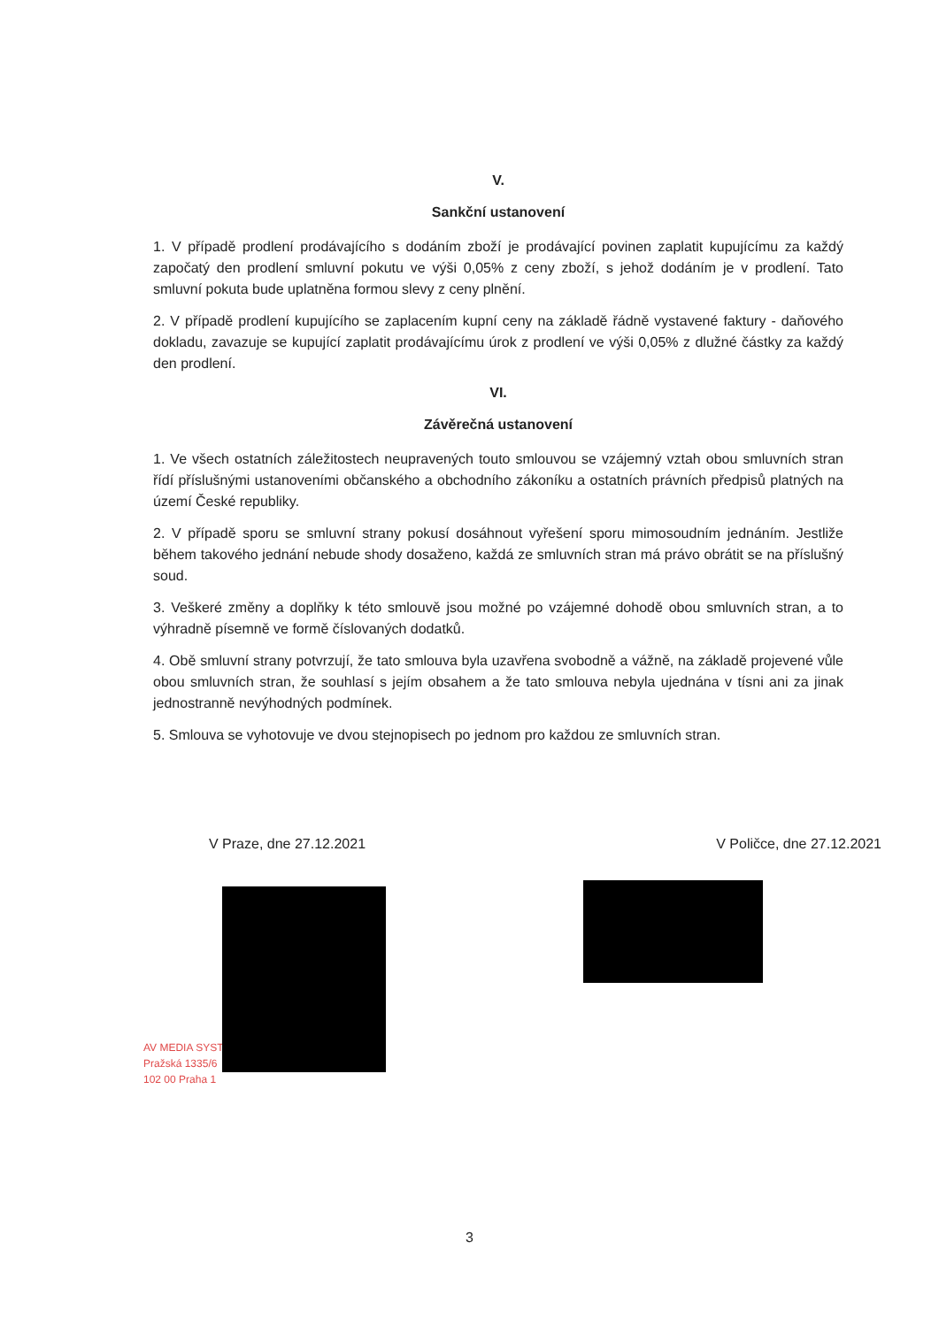V.
Sankční ustanovení
1. V případě prodlení prodávajícího s dodáním zboží je prodávající povinen zaplatit kupujícímu za každý započatý den prodlení smluvní pokutu ve výši 0,05% z ceny zboží, s jehož dodáním je v prodlení. Tato smluvní pokuta bude uplatněna formou slevy z ceny plnění.
2. V případě prodlení kupujícího se zaplacením kupní ceny na základě řádně vystavené faktury - daňového dokladu, zavazuje se kupující zaplatit prodávajícímu úrok z prodlení ve výši 0,05% z dlužné částky za každý den prodlení.
VI.
Závěrečná ustanovení
1. Ve všech ostatních záležitostech neupravených touto smlouvou se vzájemný vztah obou smluvních stran řídí příslušnými ustanoveními občanského a obchodního zákoníku a ostatních právních předpisů platných na území České republiky.
2. V případě sporu se smluvní strany pokusí dosáhnout vyřešení sporu mimosoudním jednáním. Jestliže během takového jednání nebude shody dosaženo, každá ze smluvních stran má právo obrátit se na příslušný soud.
3. Veškeré změny a doplňky k této smlouvě jsou možné po vzájemné dohodě obou smluvních stran, a to výhradně písemně ve formě číslovaných dodatků.
4. Obě smluvní strany potvrzují, že tato smlouva byla uzavřena svobodně a vážně, na základě projevené vůle obou smluvních stran, že souhlasí s jejím obsahem a že tato smlouva nebyla ujednána v tísni ani za jinak jednostranně nevýhodných podmínek.
5. Smlouva se vyhotovuje ve dvou stejnopisech po jednom pro každou ze smluvních stran.
V Praze, dne 27.12.2021 V Poličce, dne 27.12.2021
AV MEDIA SYST
Pražská 1335/6
102 00 Praha 1
3